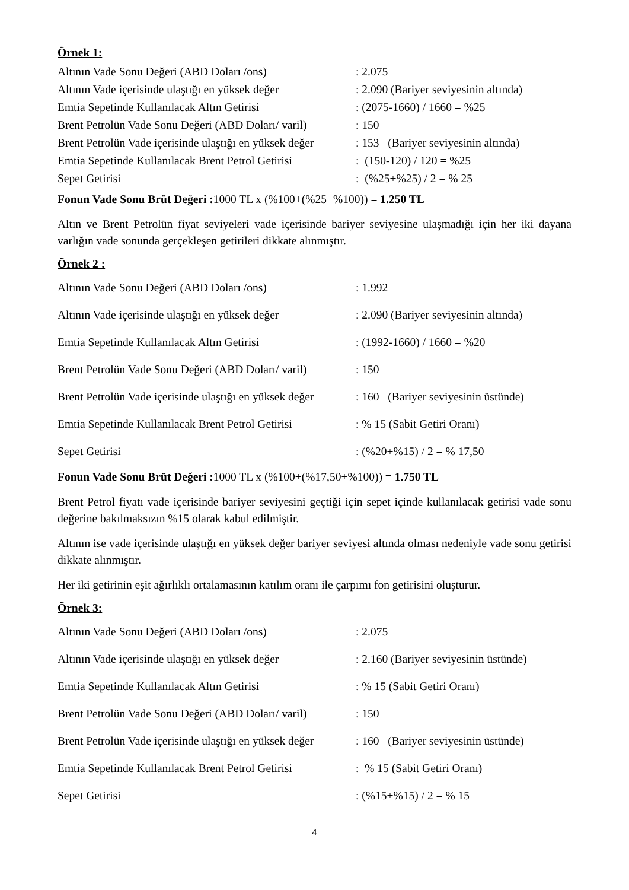Örnek 1:
Altının Vade Sonu Değeri (ABD Doları /ons): 2.075
Altının Vade içerisinde ulaştığı en yüksek değer: 2.090 (Bariyer seviyesinin altında)
Emtia Sepetinde Kullanılacak Altın Getirisi: (2075-1660) / 1660 = %25
Brent Petrolün Vade Sonu Değeri (ABD Doları/ varil): 150
Brent Petrolün Vade içerisinde ulaştığı en yüksek değer: 153 (Bariyer seviyesinin altında)
Emtia Sepetinde Kullanılacak Brent Petrol Getirisi: (150-120) / 120 = %25
Sepet Getirisi: (%25+%25) / 2 = % 25
Fonun Vade Sonu Brüt Değeri : 1000 TL x (%100+(%25+%100)) = 1.250 TL
Altın ve Brent Petrolün fiyat seviyeleri vade içerisinde bariyer seviyesine ulaşmadığı için her iki dayana varlığın vade sonunda gerçekleşen getirileri dikkate alınmıştır.
Örnek 2 :
Altının Vade Sonu Değeri (ABD Doları /ons): 1.992
Altının Vade içerisinde ulaştığı en yüksek değer: 2.090 (Bariyer seviyesinin altında)
Emtia Sepetinde Kullanılacak Altın Getirisi: (1992-1660) / 1660 = %20
Brent Petrolün Vade Sonu Değeri (ABD Doları/ varil): 150
Brent Petrolün Vade içerisinde ulaştığı en yüksek değer: 160 (Bariyer seviyesinin üstünde)
Emtia Sepetinde Kullanılacak Brent Petrol Getirisi: % 15 (Sabit Getiri Oranı)
Sepet Getirisi: (%20+%15) / 2 = % 17,50
Fonun Vade Sonu Brüt Değeri : 1000 TL x (%100+(%17,50+%100)) = 1.750 TL
Brent Petrol fiyatı vade içerisinde bariyer seviyesini geçtiği için sepet içinde kullanılacak getirisi vade sonu değerine bakılmaksızın %15 olarak kabul edilmiştir.
Altının ise vade içerisinde ulaştığı en yüksek değer bariyer seviyesi altında olması nedeniyle vade sonu getirisi dikkate alınmıştır.
Her iki getirinin eşit ağırlıklı ortalamasının katılım oranı ile çarpımı fon getirisini oluşturur.
Örnek 3:
Altının Vade Sonu Değeri (ABD Doları /ons): 2.075
Altının Vade içerisinde ulaştığı en yüksek değer: 2.160 (Bariyer seviyesinin üstünde)
Emtia Sepetinde Kullanılacak Altın Getirisi: % 15 (Sabit Getiri Oranı)
Brent Petrolün Vade Sonu Değeri (ABD Doları/ varil): 150
Brent Petrolün Vade içerisinde ulaştığı en yüksek değer: 160 (Bariyer seviyesinin üstünde)
Emtia Sepetinde Kullanılacak Brent Petrol Getirisi: % 15 (Sabit Getiri Oranı)
Sepet Getirisi: (%15+%15) / 2 = % 15
4